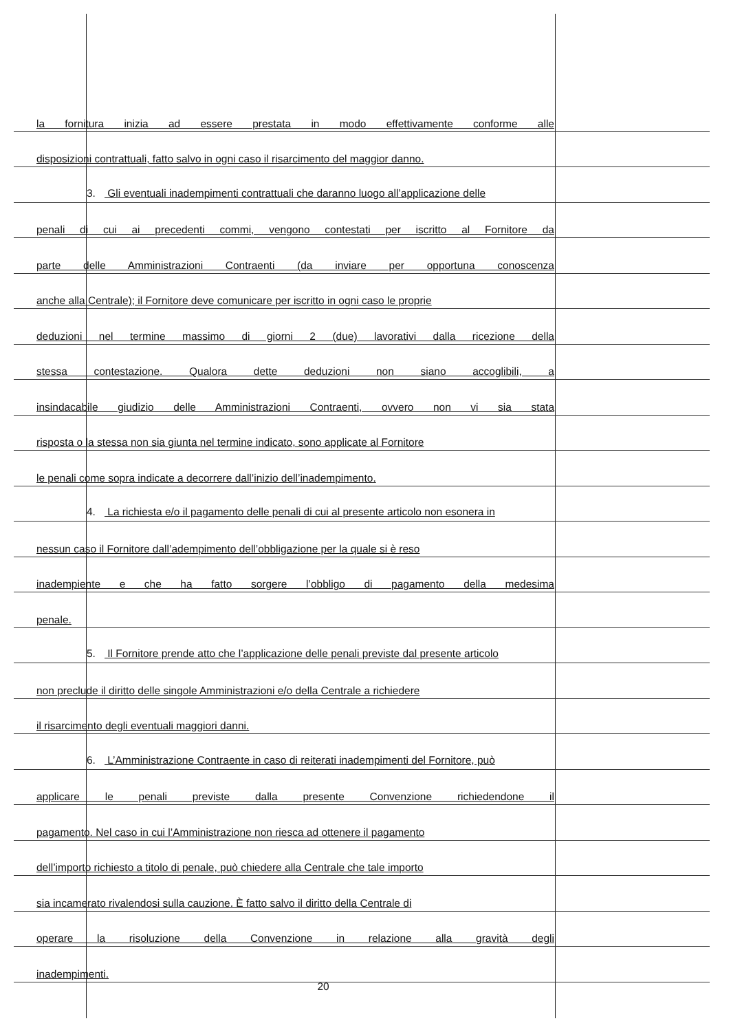la fornitura inizia ad essere prestata in modo effettivamente conforme alle
disposizioni contrattuali, fatto salvo in ogni caso il risarcimento del maggior danno.
3. Gli eventuali inadempimenti contrattuali che daranno luogo all’applicazione delle
penali di cui ai precedenti commi, vengono contestati per iscritto al Fornitore da
parte delle Amministrazioni Contraenti (da inviare per opportuna conoscenza
anche alla Centrale); il Fornitore deve comunicare per iscritto in ogni caso le proprie
deduzioni nel termine massimo di giorni 2 (due) lavorativi dalla ricezione della
stessa contestazione. Qualora dette deduzioni non siano accoglibili, a
insindacabile giudizio delle Amministrazioni Contraenti, ovvero non vi sia stata
risposta o la stessa non sia giunta nel termine indicato, sono applicate al Fornitore
le penali come sopra indicate a decorrere dall’inizio dell’inadempimento.
4. La richiesta e/o il pagamento delle penali di cui al presente articolo non esonera in
nessun caso il Fornitore dall’adempimento dell’obbligazione per la quale si è reso
inadempiente e che ha fatto sorgere l’obbligo di pagamento della medesima
penale.
5. Il Fornitore prende atto che l’applicazione delle penali previste dal presente articolo
non preclude il diritto delle singole Amministrazioni e/o della Centrale a richiedere
il risarcimento degli eventuali maggiori danni.
6. L’Amministrazione Contraente in caso di reiterati inadempimenti del Fornitore, può
applicare le penali previste dalla presente Convenzione richiedendone il
pagamento. Nel caso in cui l’Amministrazione non riesca ad ottenere il pagamento
dell’importo richiesto a titolo di penale, può chiedere alla Centrale che tale importo
sia incamerato rivalendosi sulla cauzione. È fatto salvo il diritto della Centrale di
operare la risoluzione della Convenzione in relazione alla gravità degli
inadempimenti.
20